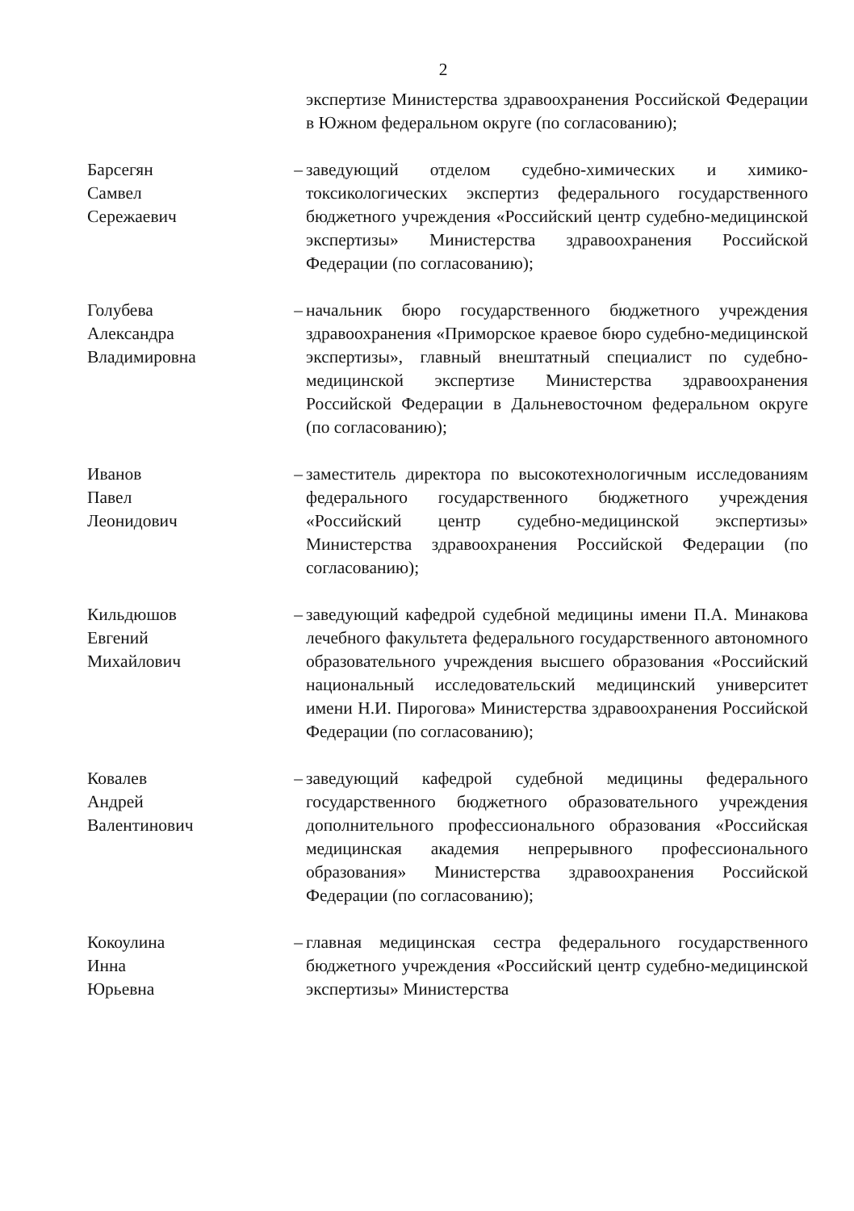2
экспертизе Министерства здравоохранения Российской Федерации в Южном федеральном округе (по согласованию);
Барсегян
Самвел
Сережаевич
– заведующий отделом судебно-химических и химико-токсикологических экспертиз федерального государственного бюджетного учреждения «Российский центр судебно-медицинской экспертизы» Министерства здравоохранения Российской Федерации (по согласованию);
Голубева
Александра
Владимировна
– начальник бюро государственного бюджетного учреждения здравоохранения «Приморское краевое бюро судебно-медицинской экспертизы», главный внештатный специалист по судебно-медицинской экспертизе Министерства здравоохранения Российской Федерации в Дальневосточном федеральном округе (по согласованию);
Иванов
Павел
Леонидович
– заместитель директора по высокотехнологичным исследованиям федерального государственного бюджетного учреждения «Российский центр судебно-медицинской экспертизы» Министерства здравоохранения Российской Федерации (по согласованию);
Кильдюшов
Евгений
Михайлович
– заведующий кафедрой судебной медицины имени П.А. Минакова лечебного факультета федерального государственного автономного образовательного учреждения высшего образования «Российский национальный исследовательский медицинский университет имени Н.И. Пирогова» Министерства здравоохранения Российской Федерации (по согласованию);
Ковалев
Андрей
Валентинович
– заведующий кафедрой судебной медицины федерального государственного бюджетного образовательного учреждения дополнительного профессионального образования «Российская медицинская академия непрерывного профессионального образования» Министерства здравоохранения Российской Федерации (по согласованию);
Кокоулина
Инна
Юрьевна
– главная медицинская сестра федерального государственного бюджетного учреждения «Российский центр судебно-медицинской экспертизы» Министерства